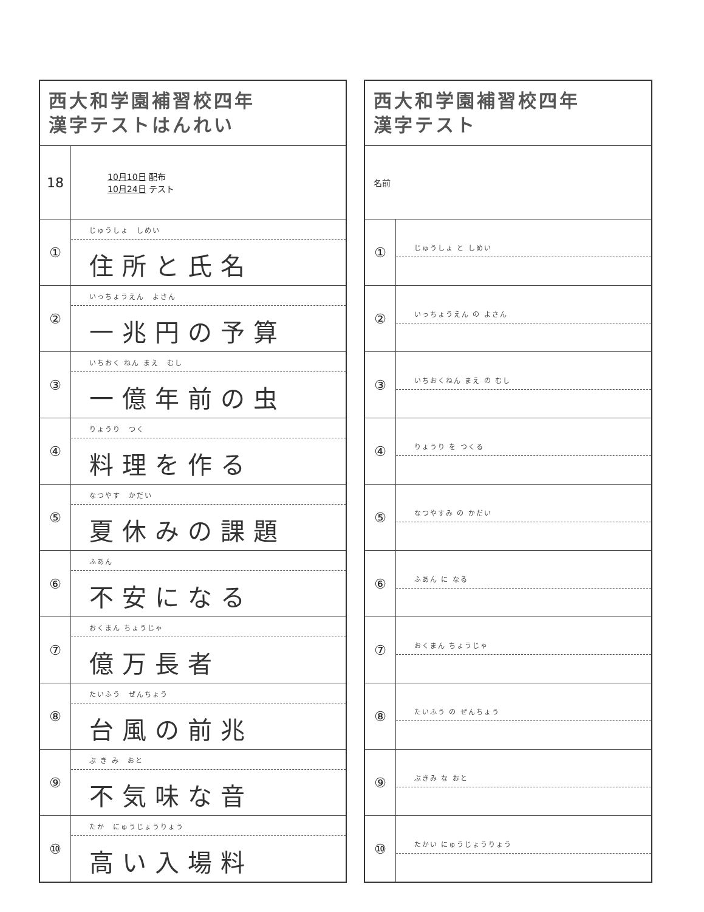| 西大和学園補習校四年 漢字テストはんれい | |
| 18 | 10月10日 配布 10月24日 テスト |
| ① | じゅうしょ しめい 住所と氏名 |
| ② | いっちょうえん よさん 一兆円の予算 |
| ③ | いちおく ねん まえ むし 一億年前の虫 |
| ④ | りょうり つく 料理を作る |
| ⑤ | なつやす かだい 夏休みの課題 |
| ⑥ | ふあん 不安になる |
| ⑦ | おくまん ちょうじゃ 億万長者 |
| ⑧ | たいふう ぜんちょう 台風の前兆 |
| ⑨ | ぶ き み おと 不気味な音 |
| ⑩ | たか にゅうじょうりょう 高い入場料 |
| 西大和学園補習校四年 漢字テスト | |
| 名前 | |
| ① | じゅうしょ と しめい |
| ② | いっちょうえん の よさん |
| ③ | いちおくねん まえ の むし |
| ④ | りょうり を つくる |
| ⑤ | なつやすみ の かだい |
| ⑥ | ふあん に なる |
| ⑦ | おくまん ちょうじゃ |
| ⑧ | たいふう の ぜんちょう |
| ⑨ | ぶきみ な おと |
| ⑩ | たかい にゅうじょうりょう |